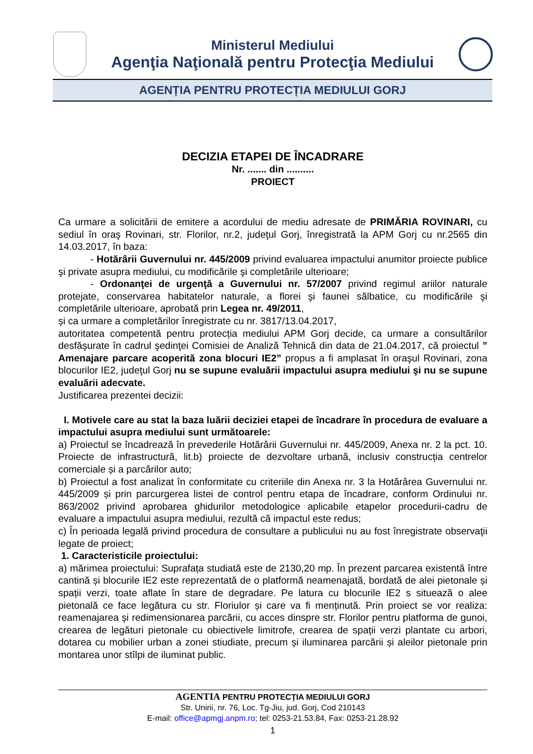Ministerul Mediului
Agenţia Naţională pentru Protecţia Mediului
AGENȚIA PENTRU PROTECȚIA MEDIULUI GORJ
DECIZIA ETAPEI DE ÎNCADRARE
Nr. ....... din ..........
PROIECT
Ca urmare a solicitării de emitere a acordului de mediu adresate de PRIMĂRIA ROVINARI, cu sediul în oraş Rovinari, str. Florilor, nr.2, judeţul Gorj, înregistrată la APM Gorj cu nr.2565 din 14.03.2017, în baza:
- Hotărârii Guvernului nr. 445/2009 privind evaluarea impactului anumitor proiecte publice şi private asupra mediului, cu modificările şi completările ulterioare;
- Ordonanţei de urgenţă a Guvernului nr. 57/2007 privind regimul ariilor naturale protejate, conservarea habitatelor naturale, a florei şi faunei sălbatice, cu modificările şi completările ulterioare, aprobată prin Legea nr. 49/2011,
și ca urmare a completărilor înregistrate cu nr. 3817/13.04.2017,
autoritatea competentă pentru protecția mediului APM Gorj decide, ca urmare a consultărilor desfăşurate în cadrul şedinţei Comisiei de Analiză Tehnică din data de 21.04.2017, că proiectul ” Amenajare parcare acoperită zona blocuri IE2” propus a fi amplasat în oraşul Rovinari, zona blocurilor IE2, judeţul Gorj nu se supune evaluării impactului asupra mediului şi nu se supune evaluării adecvate.
Justificarea prezentei decizii:
I. Motivele care au stat la baza luării deciziei etapei de încadrare în procedura de evaluare a impactului asupra mediului sunt următoarele:
a) Proiectul se încadrează în prevederile Hotărârii Guvernului nr. 445/2009, Anexa nr. 2 la pct. 10. Proiecte de infrastructură, lit.b) proiecte de dezvoltare urbană, inclusiv construcția centrelor comerciale și a parcărilor auto;
b) Proiectul a fost analizat în conformitate cu criteriile din Anexa nr. 3 la Hotărârea Guvernului nr. 445/2009 și prin parcurgerea listei de control pentru etapa de încadrare, conform Ordinului nr. 863/2002 privind aprobarea ghidurilor metodologice aplicabile etapelor procedurii-cadru de evaluare a impactului asupra mediului, rezultă că impactul este redus;
c) În perioada legală privind procedura de consultare a publicului nu au fost înregistrate observaţii legate de proiect;
1. Caracteristicile proiectului:
a) mărimea proiectului: Suprafața studiată este de 2130,20 mp. În prezent parcarea existentă între cantină și blocurile IE2 este reprezentată de o platformă neamenajată, bordată de alei pietonale și spații verzi, toate aflate în stare de degradare. Pe latura cu blocurile IE2 s situează o alee pietonală ce face legătura cu str. Floriulor și care va fi menținută. Prin proiect se vor realiza: reamenajarea și redimensionarea parcării, cu acces dinspre str. Florilor pentru platforma de gunoi, crearea de legături pietonale cu obiectivele limitrofe, crearea de spații verzi plantate cu arbori, dotarea cu mobilier urban a zonei stiudiate, precum și iluminarea parcării și aleilor pietonale prin montarea unor stîlpi de iluminat public.
AGENTIA PENTRU PROTECȚIA MEDIULUI GORJ
Str. Unirii, nr. 76, Loc. Tg-Jiu, jud. Gorj, Cod 210143
E-mail: office@apmgj.anpm.ro; tel: 0253-21.53.84, Fax: 0253-21.28.92
1